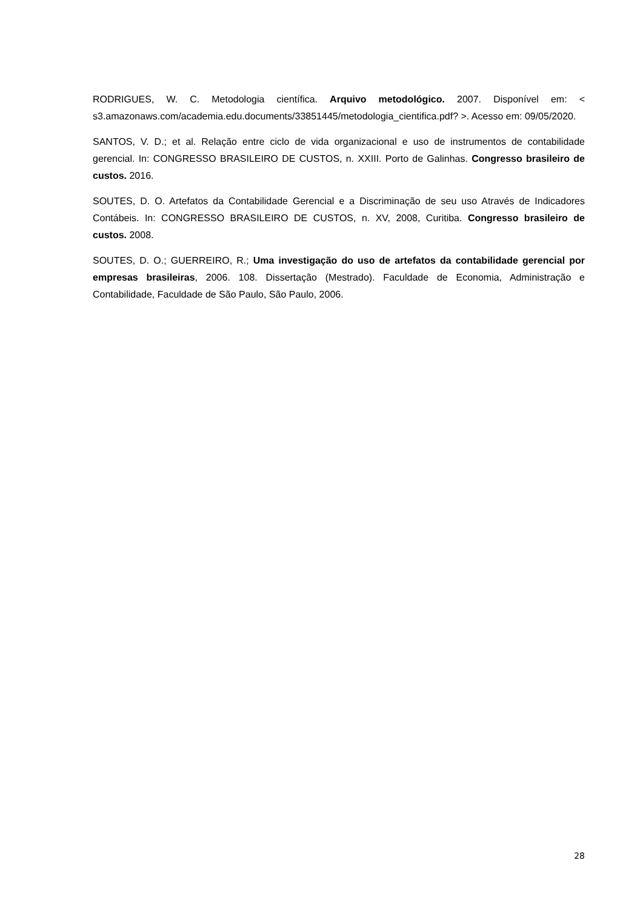RODRIGUES, W. C. Metodologia científica. Arquivo metodológico. 2007. Disponível em: < s3.amazonaws.com/academia.edu.documents/33851445/metodologia_cientifica.pdf? >. Acesso em: 09/05/2020.
SANTOS, V. D.; et al. Relação entre ciclo de vida organizacional e uso de instrumentos de contabilidade gerencial. In: CONGRESSO BRASILEIRO DE CUSTOS, n. XXIII. Porto de Galinhas. Congresso brasileiro de custos. 2016.
SOUTES, D. O. Artefatos da Contabilidade Gerencial e a Discriminação de seu uso Através de Indicadores Contábeis. In: CONGRESSO BRASILEIRO DE CUSTOS, n. XV, 2008, Curitiba. Congresso brasileiro de custos. 2008.
SOUTES, D. O.; GUERREIRO, R.; Uma investigação do uso de artefatos da contabilidade gerencial por empresas brasileiras, 2006. 108. Dissertação (Mestrado). Faculdade de Economia, Administração e Contabilidade, Faculdade de São Paulo, São Paulo, 2006.
28